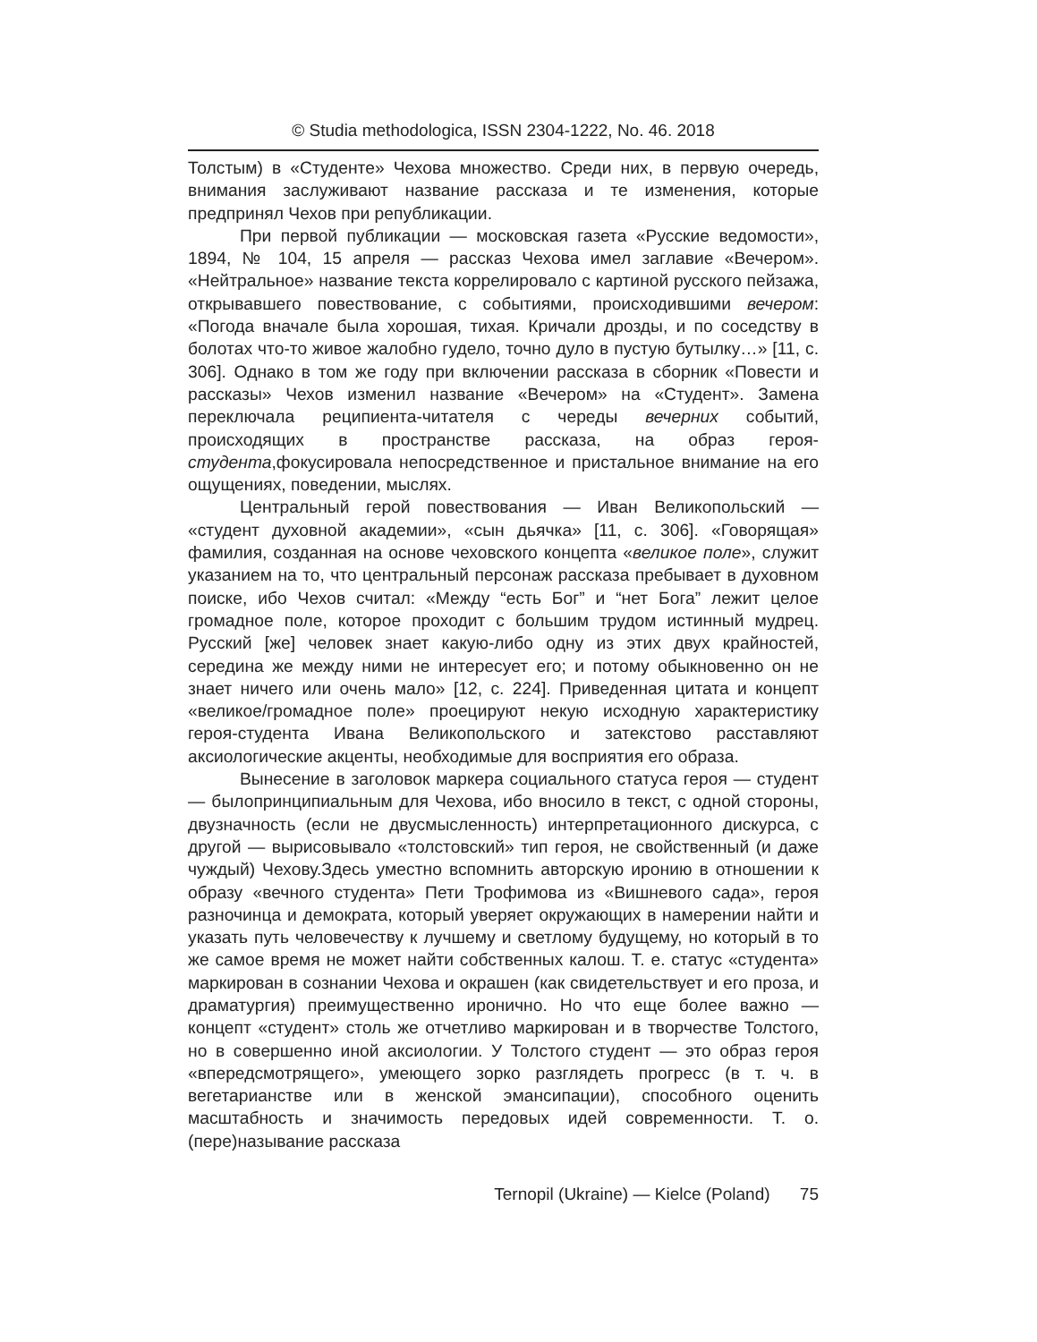© Studia methodologica, ISSN 2304-1222, No. 46. 2018
Толстым) в «Студенте» Чехова множество. Среди них, в первую очередь, внимания заслуживают название рассказа и те изменения, которые предпринял Чехов при републикации.
При первой публикации — московская газета «Русские ведомости», 1894, № 104, 15 апреля — рассказ Чехова имел заглавие «Вечером». «Нейтральное» название текста коррелировало с картиной русского пейзажа, открывавшего повествование, с событиями, происходившими вечером: «Погода вначале была хорошая, тихая. Кричали дрозды, и по соседству в болотах что-то живое жалобно гудело, точно дуло в пустую бутылку…» [11, с. 306]. Однако в том же году при включении рассказа в сборник «Повести и рассказы» Чехов изменил название «Вечером» на «Студент». Замена переключала реципиента-читателя с череды вечерних событий, происходящих в пространстве рассказа, на образ героя-студента,фокусировала непосредственное и пристальное внимание на его ощущениях, поведении, мыслях.
Центральный герой повествования — Иван Великопольский — «студент духовной академии», «сын дьячка» [11, с. 306]. «Говорящая» фамилия, созданная на основе чеховского концепта «великое поле», служит указанием на то, что центральный персонаж рассказа пребывает в духовном поиске, ибо Чехов считал: «Между “есть Бог” и “нет Бога” лежит целое громадное поле, которое проходит с большим трудом истинный мудрец. Русский [же] человек знает какую-либо одну из этих двух крайностей, середина же между ними не интересует его; и потому обыкновенно он не знает ничего или очень мало» [12, с. 224]. Приведенная цитата и концепт «великое/громадное поле» проецируют некую исходную характеристику героя-студента Ивана Великопольского и затекстово расставляют аксиологические акценты, необходимые для восприятия его образа.
Вынесение в заголовок маркера социального статуса героя — студент — былопринципиальным для Чехова, ибо вносило в текст, с одной стороны, двузначность (если не двусмысленность) интерпретационного дискурса, с другой — вырисовывало «толстовский» тип героя, не свойственный (и даже чуждый) Чехову.Здесь уместно вспомнить авторскую иронию в отношении к образу «вечного студента» Пети Трофимова из «Вишневого сада», героя разночинца и демократа, который уверяет окружающих в намерении найти и указать путь человечеству к лучшему и светлому будущему, но который в то же самое время не может найти собственных калош. Т. е. статус «студента» маркирован в сознании Чехова и окрашен (как свидетельствует и его проза, и драматургия) преимущественно иронично. Но что еще более важно — концепт «студент» столь же отчетливо маркирован и в творчестве Толстого, но в совершенно иной аксиологии. У Толстого студент — это образ героя «впередсмотрящего», умеющего зорко разглядеть прогресс (в т. ч. в вегетарианстве или в женской эмансипации), способного оценить масштабность и значимость передовых идей современности. Т. о. (пере)называние рассказа
Ternopil (Ukraine) — Kielce (Poland) 75